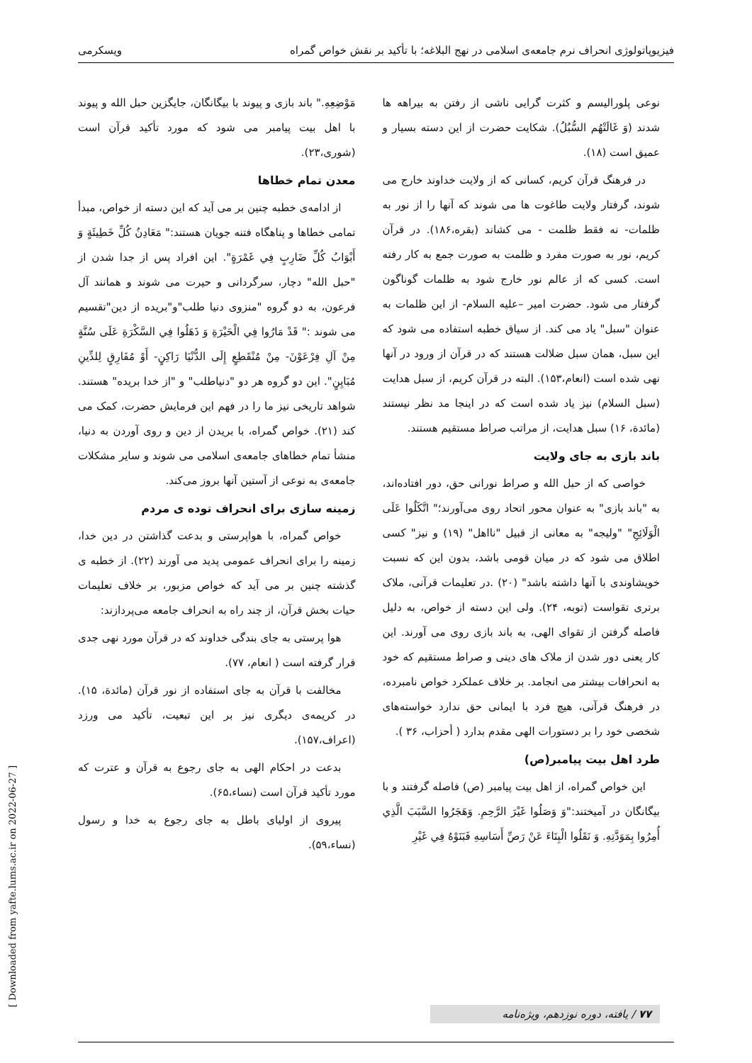فیزیوپاتولوژی انحراف نرم جامعه‌ی اسلامی در نهج البلاغه؛ با تأکید بر نقش خواص گمراه ویسکرمی
نوعی پلورالیسم و کثرت گرایی ناشی از رفتن به بیراهه ها شدند (وَ غَالَتْهُم السُّبُلُ). شکایت حضرت از این دسته بسیار و عمیق است (۱۸).
در فرهنگ قرآن کریم، کسانی که از ولایت خداوند خارج می شوند، گرفتار ولایت طاغوت ها می شوند که آنها را از نور به ظلمات- نه فقط ظلمت - می کشاند (بقره،۱۸۶). در قرآن کریم، نور به صورت مفرد و ظلمت به صورت جمع به کار رفته است. کسی که از عالم نور خارج شود به ظلمات گوناگون گرفتار می شود. حضرت امیر –علیه السلام- از این ظلمات به عنوان "سبل" یاد می کند. از سیاق خطبه استفاده می شود که این سبل، همان سبل ضلالت هستند که در قرآن از ورود در آنها نهی شده است (انعام،۱۵۳). البته در قرآن کریم، از سبل هدایت (سبل السلام) نیز یاد شده است که در اینجا مد نظر نیستند (مائدة، ۱۶) سبل هدایت، از مراتب صراط مستقیم هستند.
باند بازی به جای ولایت
خواصی که از حبل الله و صراط نورانی حق، دور افتاده‌اند، به "باند بازی" به عنوان محور اتحاد روی می‌آورند؛" اتَّكَلُوا عَلَى الْوَلَائِجِ" "ولیجه" به معانی از قبیل "نااهل" (۱۹) و نیز" کسی اطلاق می شود که در میان قومی باشد، بدون این که نسبت خویشاوندی با آنها داشته باشد" (۲۰) .در تعلیمات قرآنی، ملاک برتری تقواست (توبه، ۲۴). ولی این دسته از خواص، به دلیل فاصله گرفتن از تقوای الهی، به باند بازی روی می آورند. این کار یعنی دور شدن از ملاک های دینی و صراط مستقیم که خود به انحرافات بیشتر می انجامد. بر خلاف عملکرد خواص نامبرده، در فرهنگ قرآنی، هیچ فرد با ایمانی حق ندارد خواسته‌های شخصی خود را بر دستورات الهی مقدم بدارد ( أحزاب، ۳۶ ).
طرد اهل بیت پیامبر(ص)
این خواص گمراه، از اهل بیت پیامبر (ص) فاصله گرفتند و با بیگانگان در آمیختند:"وَ وَصَلُوا غَيْرَ الرَّحِمِ. وَهَجَرُوا السَّبَبَ الَّذِي أُمِرُوا بِمَوَدَّتِهِ. وَ نَقَلُوا الْبِنَاءَ عَنْ رَصِّ أَسَاسِهِ فَبَنَوْهُ فِي غَيْرِ
مَوْضِعِهِ." باند بازی و پیوند با بیگانگان، جایگزین حبل الله و پیوند با اهل بیت پیامبر می شود که مورد تأکید قرآن است (شوری،۲۳).
معدن تمام خطاها
از ادامه‌ی خطبه چنین بر می آید که این دسته از خواص، مبدأ تمامی خطاها و پناهگاه فتنه جویان هستند:" مَعَادِنُ كُلِّ خَطِيئَةٍ وَ أَبْوَابُ كُلِّ ضَارِبٍ فِي غَمْرَةٍ". این افراد پس از جدا شدن از "حبل الله" دچار، سرگردانی و حیرت می شوند و همانند آل فرعون، به دو گروه "منزوی دنیا طلب"و"بریده از دین"تقسیم می شوند :" قَدْ مَارُوا فِي الْحَيْرَةِ وَ ذَهَلُوا فِي السَّكْرَةِ عَلَى سُنَّةٍ مِنْ آلِ فِرْعَوْنَ- مِنْ مُنْقَطِعٍ إِلَى الدُّنْيَا رَاكِنٍ- أَوْ مُفَارِقٍ لِلدِّينِ مُبَايِنٍ". این دو گروه هر دو "دنیاطلب" و "از خدا بریده" هستند. شواهد تاریخی نیز ما را در فهم این فرمایش حضرت، کمک می کند (۲۱). خواص گمراه، با بریدن از دین و روی آوردن به دنیا، منشأ تمام خطاهای جامعه‌ی اسلامی می شوند و سایر مشکلات جامعه‌ی به نوعی از آستین آنها بروز می‌کند.
زمینه سازی برای انحراف توده ی مردم
خواص گمراه، با هواپرستی و بدعت گذاشتن در دین خدا، زمینه را برای انحراف عمومی پدید می آورند (۲۲). از خطبه ی گذشته چنین بر می آید که خواص مزبور، بر خلاف تعلیمات حیات بخش قرآن، از چند راه به انحراف جامعه می‌پردازند:
هوا پرستی به جای بندگی خداوند که در قرآن مورد نهی جدی قرار گرفته است ( انعام، ۷۷).
مخالفت با قرآن به جای استفاده از نور قرآن (مائدة، ۱۵). در کریمه‌ی دیگری نیز بر این تبعیت، تأکید می ورزد (اعراف،۱۵۷).
بدعت در احکام الهی به جای رجوع به قرآن و عترت که مورد تأکید قرآن است (نساء،۶۵).
پیروی از اولیای باطل به جای رجوع به خدا و رسول (نساء،۵۹).
[ Downloaded from yafte.lums.ac.ir on 2022-06-27 ]
۷۷ / یافته، دوره نوزدهم، ویژه‌نامه